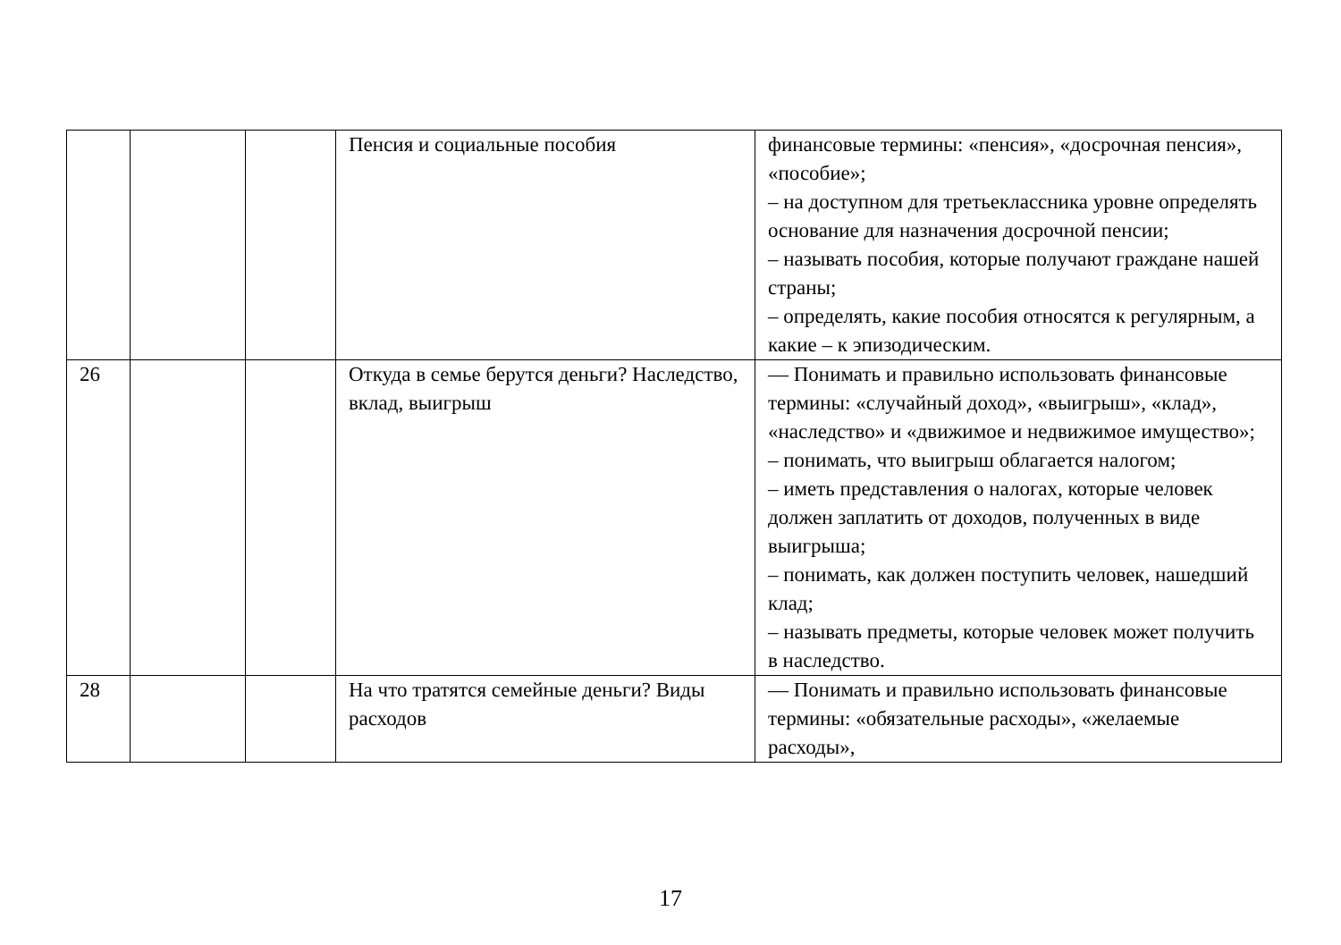| | | | Пенсия и социальные пособия | финансовые термины: «пенсия», «досрочная пенсия», «пособие»; – на доступном для третьеклассника уровне определять основание для назначения досрочной пенсии; – называть пособия, которые получают граждане нашей страны; – определять, какие пособия относятся к регулярным, а какие – к эпизодическим. |
| 26 | | | Откуда в семье берутся деньги? Наследство, вклад, выигрыш | — Понимать и правильно использовать финансовые термины: «случайный доход», «выигрыш», «клад», «наследство» и «движимое и недвижимое имущество»; – понимать, что выигрыш облагается налогом; – иметь представления о налогах, которые человек должен заплатить от доходов, полученных в виде выигрыша; – понимать, как должен поступить человек, нашедший клад; – называть предметы, которые человек может получить в наследство. |
| 28 | | | На что тратятся семейные деньги? Виды расходов | — Понимать и правильно использовать финансовые термины: «обязательные расходы», «желаемые расходы», |
17